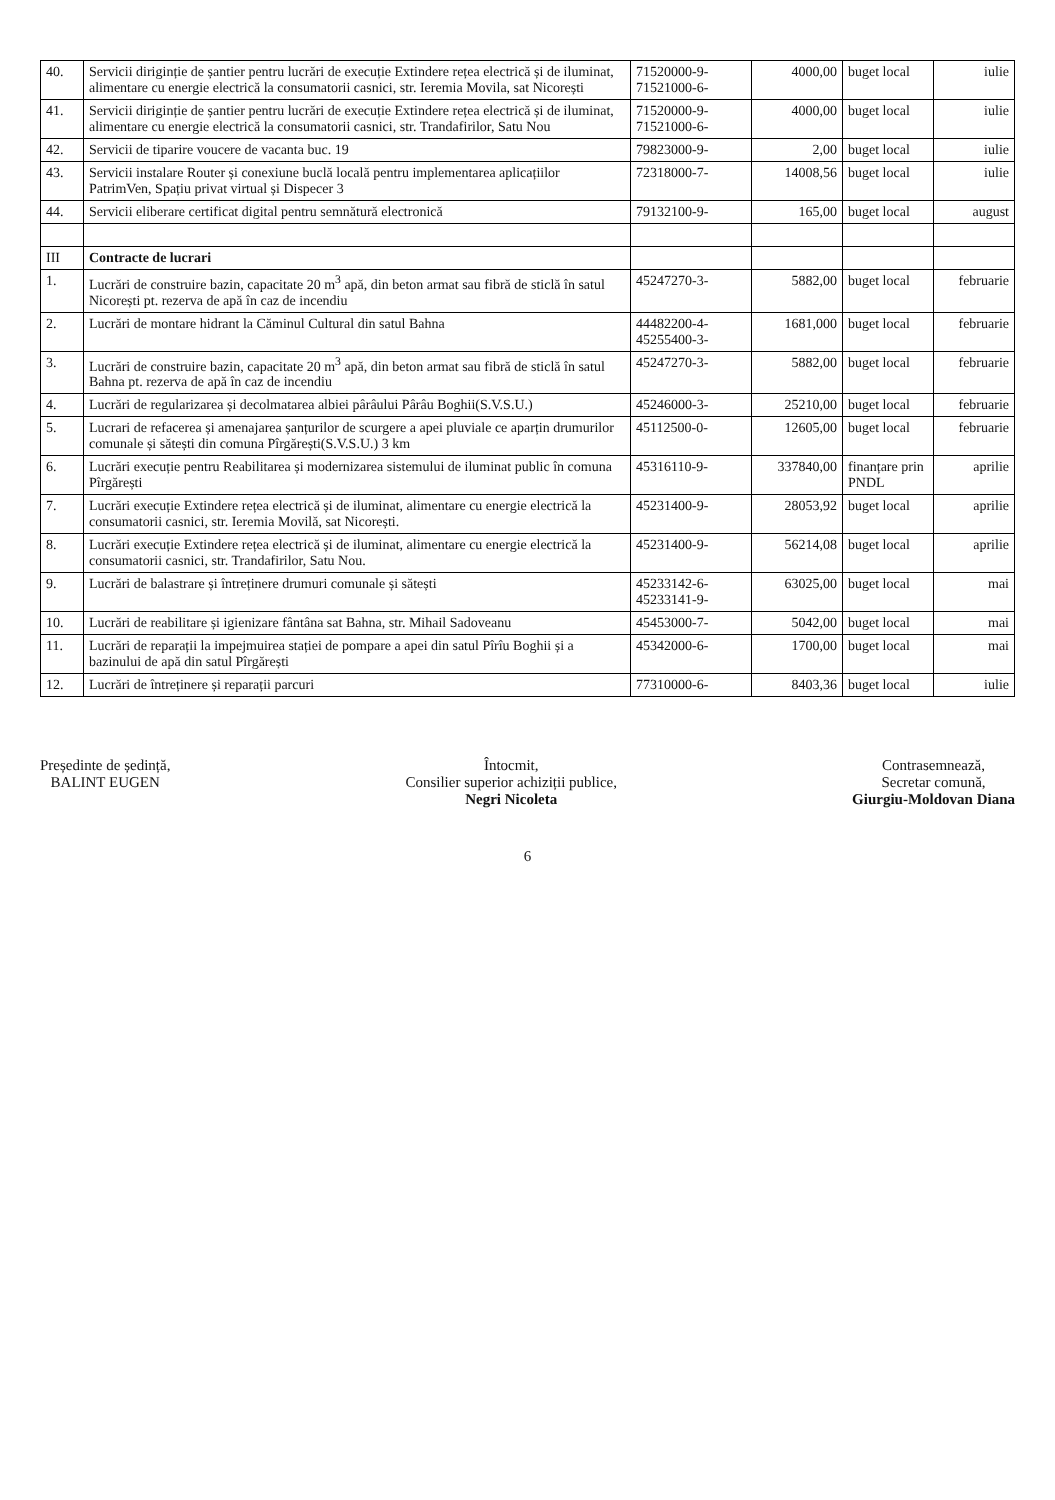| 40. | Servicii diriginție de șantier pentru lucrări de execuție Extindere rețea electrică și de iluminat, alimentare cu energie electrică la consumatorii casnici, str. Ieremia Movila, sat Nicorești | 71520000-9- 71521000-6- | 4000,00 | buget local | iulie |
| 41. | Servicii diriginție de șantier pentru lucrări de execuție Extindere rețea electrică și de iluminat, alimentare cu energie electrică la consumatorii casnici, str. Trandafirilor, Satu Nou | 71520000-9- 71521000-6- | 4000,00 | buget local | iulie |
| 42. | Servicii de tiparire voucere de vacanta buc. 19 | 79823000-9- | 2,00 | buget local | iulie |
| 43. | Servicii instalare Router și conexiune buclă locală pentru implementarea aplicațiilor PatrimVen, Spațiu privat virtual și Dispecer 3 | 72318000-7- | 14008,56 | buget local | iulie |
| 44. | Servicii eliberare certificat digital pentru semnătură electronică | 79132100-9- | 165,00 | buget local | august |
| III | Contracte de lucrari | | | | |
| 1. | Lucrări de construire bazin, capacitate 20 m<sup>3</sup> apă, din beton armat sau fibră de sticlă în satul Nicorești pt. rezerva de apă în caz de incendiu | 45247270-3- | 5882,00 | buget local | februarie |
| 2. | Lucrări de montare hidrant la Căminul Cultural din satul Bahna | 44482200-4- 45255400-3- | 1681,000 | buget local | februarie |
| 3. | Lucrări de construire bazin, capacitate 20 m<sup>3</sup> apă, din beton armat sau fibră de sticlă în satul Bahna pt. rezerva de apă în caz de incendiu | 45247270-3- | 5882,00 | buget local | februarie |
| 4. | Lucrări de regularizarea și decolmatarea albiei pârâului Pârâu Boghii(S.V.S.U.) | 45246000-3- | 25210,00 | buget local | februarie |
| 5. | Lucrari de refacerea și amenajarea șanțurilor de scurgere a apei pluviale ce aparțin drumurilor comunale și sătești din comuna Pîrgărești(S.V.S.U.) 3 km | 45112500-0- | 12605,00 | buget local | februarie |
| 6. | Lucrări execuție pentru Reabilitarea și modernizarea sistemului de iluminat public în comuna Pîrgărești | 45316110-9- | 337840,00 | finanțare prin PNDL | aprilie |
| 7. | Lucrări execuție Extindere rețea electrică și de iluminat, alimentare cu energie electrică la consumatorii casnici, str. Ieremia Movilă, sat Nicorești. | 45231400-9- | 28053,92 | buget local | aprilie |
| 8. | Lucrări execuție Extindere rețea electrică și de iluminat, alimentare cu energie electrică la consumatorii casnici, str. Trandafirilor, Satu Nou. | 45231400-9- | 56214,08 | buget local | aprilie |
| 9. | Lucrări de balastrare și întreținere drumuri comunale și sătești | 45233142-6- 45233141-9- | 63025,00 | buget local | mai |
| 10. | Lucrări de reabilitare și igienizare fântâna sat Bahna, str. Mihail Sadoveanu | 45453000-7- | 5042,00 | buget local | mai |
| 11. | Lucrări de reparații la impejmuirea stației de pompare a apei din satul Pîrîu Boghii și a bazinului de apă din satul Pîrgărești | 45342000-6- | 1700,00 | buget local | mai |
| 12. | Lucrări de întreținere și reparații parcuri | 77310000-6- | 8403,36 | buget local | iulie |
Președinte de ședință,
BALINT EUGEN
Întocmit,
Consilier superior achiziții publice,
Negri Nicoleta
Contrasemnează,
Secretar comună,
Giurgiu-Moldovan Diana
6